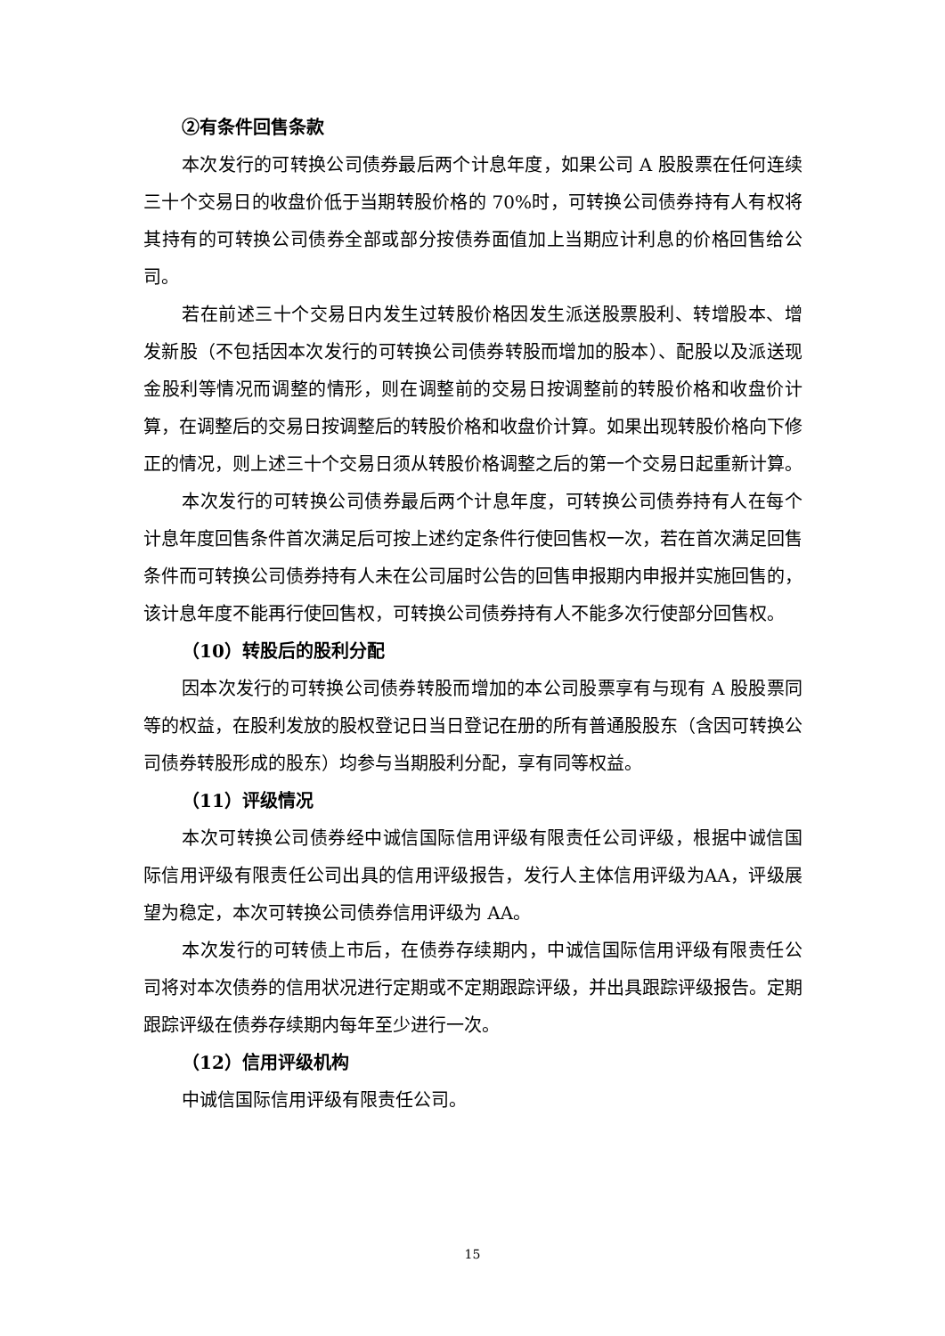②有条件回售条款
本次发行的可转换公司债券最后两个计息年度，如果公司 A 股股票在任何连续三十个交易日的收盘价低于当期转股价格的 70%时，可转换公司债券持有人有权将其持有的可转换公司债券全部或部分按债券面值加上当期应计利息的价格回售给公司。
若在前述三十个交易日内发生过转股价格因发生派送股票股利、转增股本、增发新股（不包括因本次发行的可转换公司债券转股而增加的股本）、配股以及派送现金股利等情况而调整的情形，则在调整前的交易日按调整前的转股价格和收盘价计算，在调整后的交易日按调整后的转股价格和收盘价计算。如果出现转股价格向下修正的情况，则上述三十个交易日须从转股价格调整之后的第一个交易日起重新计算。
本次发行的可转换公司债券最后两个计息年度，可转换公司债券持有人在每个计息年度回售条件首次满足后可按上述约定条件行使回售权一次，若在首次满足回售条件而可转换公司债券持有人未在公司届时公告的回售申报期内申报并实施回售的，该计息年度不能再行使回售权，可转换公司债券持有人不能多次行使部分回售权。
（10）转股后的股利分配
因本次发行的可转换公司债券转股而增加的本公司股票享有与现有 A 股股票同等的权益，在股利发放的股权登记日当日登记在册的所有普通股股东（含因可转换公司债券转股形成的股东）均参与当期股利分配，享有同等权益。
（11）评级情况
本次可转换公司债券经中诚信国际信用评级有限责任公司评级，根据中诚信国际信用评级有限责任公司出具的信用评级报告，发行人主体信用评级为AA，评级展望为稳定，本次可转换公司债券信用评级为 AA。
本次发行的可转债上市后，在债券存续期内，中诚信国际信用评级有限责任公司将对本次债券的信用状况进行定期或不定期跟踪评级，并出具跟踪评级报告。定期跟踪评级在债券存续期内每年至少进行一次。
（12）信用评级机构
中诚信国际信用评级有限责任公司。
15